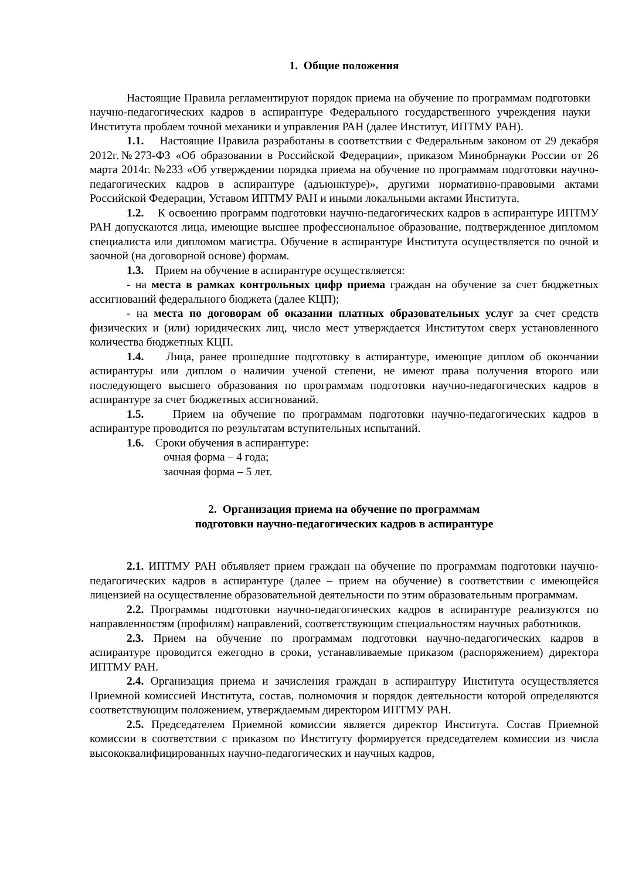1. Общие положения
Настоящие Правила регламентируют порядок приема на обучение по программам подготовки научно-педагогических кадров в аспирантуре Федерального государственного учреждения науки Института проблем точной механики и управления РАН (далее Институт, ИПТМУ РАН).
1.1. Настоящие Правила разработаны в соответствии с Федеральным законом от 29 декабря 2012г.№273-ФЗ «Об образовании в Российской Федерации», приказом Минобрнауки России от 26 марта 2014г. №233 «Об утверждении порядка приема на обучение по программам подготовки научно-педагогических кадров в аспирантуре (адъюнктуре)», другими нормативно-правовыми актами Российской Федерации, Уставом ИПТМУ РАН и иными локальными актами Института.
1.2. К освоению программ подготовки научно-педагогических кадров в аспирантуре ИПТМУ РАН допускаются лица, имеющие высшее профессиональное образование, подтвержденное дипломом специалиста или дипломом магистра. Обучение в аспирантуре Института осуществляется по очной и заочной (на договорной основе) формам.
1.3. Прием на обучение в аспирантуре осуществляется:
- на места в рамках контрольных цифр приема граждан на обучение за счет бюджетных ассигнований федерального бюджета (далее КЦП);
- на места по договорам об оказании платных образовательных услуг за счет средств физических и (или) юридических лиц, число мест утверждается Институтом сверх установленного количества бюджетных КЦП.
1.4. Лица, ранее прошедшие подготовку в аспирантуре, имеющие диплом об окончании аспирантуры или диплом о наличии ученой степени, не имеют права получения второго или последующего высшего образования по программам подготовки научно-педагогических кадров в аспирантуре за счет бюджетных ассигнований.
1.5. Прием на обучение по программам подготовки научно-педагогических кадров в аспирантуре проводится по результатам вступительных испытаний.
1.6. Сроки обучения в аспирантуре:
очная форма – 4 года;
заочная форма – 5 лет.
2. Организация приема на обучение по программам
подготовки научно-педагогических кадров в аспирантуре
2.1. ИПТМУ РАН объявляет прием граждан на обучение по программам подготовки научно-педагогических кадров в аспирантуре (далее – прием на обучение) в соответствии с имеющейся лицензией на осуществление образовательной деятельности по этим образовательным программам.
2.2. Программы подготовки научно-педагогических кадров в аспирантуре реализуются по направленностям (профилям) направлений, соответствующим специальностям научных работников.
2.3. Прием на обучение по программам подготовки научно-педагогических кадров в аспирантуре проводится ежегодно в сроки, устанавливаемые приказом (распоряжением) директора ИПТМУ РАН.
2.4. Организация приема и зачисления граждан в аспирантуру Института осуществляется Приемной комиссией Института, состав, полномочия и порядок деятельности которой определяются соответствующим положением, утверждаемым директором ИПТМУ РАН.
2.5. Председателем Приемной комиссии является директор Института. Состав Приемной комиссии в соответствии с приказом по Институту формируется председателем комиссии из числа высококвалифицированных научно-педагогических и научных кадров,